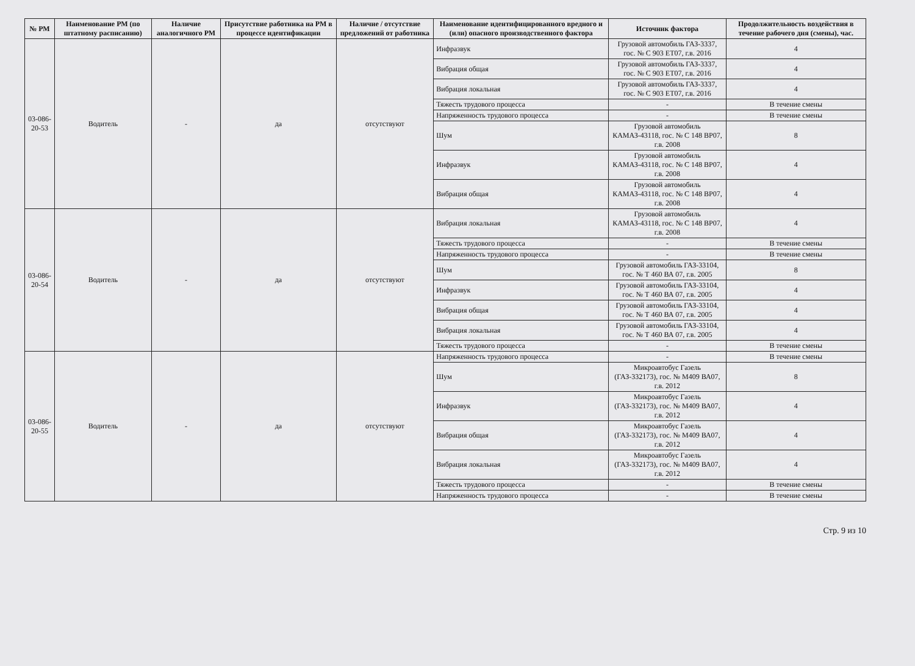| № РМ | Наименование РМ (по штатному расписанию) | Наличие аналогичного РМ | Присутствие работника на РМ в процессе идентификации | Наличие / отсутствие предложений от работника | Наименование идентифицированного вредного и (или) опасного производственного фактора | Источник фактора | Продолжительность воздействия в течение рабочего дня (смены), час. |
| --- | --- | --- | --- | --- | --- | --- | --- |
| 03-086-20-53 | Водитель | - | да | отсутствуют | Инфразвук | Грузовой автомобиль ГАЗ-3337, гос. № С 903 ЕТ07, г.в. 2016 | 4 |
| | | | | | Вибрация общая | Грузовой автомобиль ГАЗ-3337, гос. № С 903 ЕТ07, г.в. 2016 | 4 |
| | | | | | Вибрация локальная | Грузовой автомобиль ГАЗ-3337, гос. № С 903 ЕТ07, г.в. 2016 | 4 |
| | | | | | Тяжесть трудового процесса | - | В течение смены |
| | | | | | Напряженность трудового процесса | - | В течение смены |
| | | | | | Шум | Грузовой автомобиль КАМАЗ-43118, гос. № С 148 ВР07, г.в. 2008 | 8 |
| | | | | | Инфразвук | Грузовой автомобиль КАМАЗ-43118, гос. № С 148 ВР07, г.в. 2008 | 4 |
| | | | | | Вибрация общая | Грузовой автомобиль КАМАЗ-43118, гос. № С 148 ВР07, г.в. 2008 | 4 |
| 03-086-20-54 | Водитель | - | да | отсутствуют | Вибрация локальная | Грузовой автомобиль КАМАЗ-43118, гос. № С 148 ВР07, г.в. 2008 | 4 |
| | | | | | Тяжесть трудового процесса | - | В течение смены |
| | | | | | Напряженность трудового процесса | - | В течение смены |
| | | | | | Шум | Грузовой автомобиль ГАЗ-33104, гос. № Т 460 ВА 07, г.в. 2005 | 8 |
| | | | | | Инфразвук | Грузовой автомобиль ГАЗ-33104, гос. № Т 460 ВА 07, г.в. 2005 | 4 |
| | | | | | Вибрация общая | Грузовой автомобиль ГАЗ-33104, гос. № Т 460 ВА 07, г.в. 2005 | 4 |
| | | | | | Вибрация локальная | Грузовой автомобиль ГАЗ-33104, гос. № Т 460 ВА 07, г.в. 2005 | 4 |
| | | | | | Тяжесть трудового процесса | - | В течение смены |
| 03-086-20-55 | Водитель | - | да | отсутствуют | Напряженность трудового процесса | - | В течение смены |
| | | | | | Шум | Микроавтобус Газель (ГАЗ-332173), гос. № М409 ВА07, г.в. 2012 | 8 |
| | | | | | Инфразвук | Микроавтобус Газель (ГАЗ-332173), гос. № М409 ВА07, г.в. 2012 | 4 |
| | | | | | Вибрация общая | Микроавтобус Газель (ГАЗ-332173), гос. № М409 ВА07, г.в. 2012 | 4 |
| | | | | | Вибрация локальная | Микроавтобус Газель (ГАЗ-332173), гос. № М409 ВА07, г.в. 2012 | 4 |
| | | | | | Тяжесть трудового процесса | - | В течение смены |
| | | | | | Напряженность трудового процесса | - | В течение смены |
Стр. 9 из 10